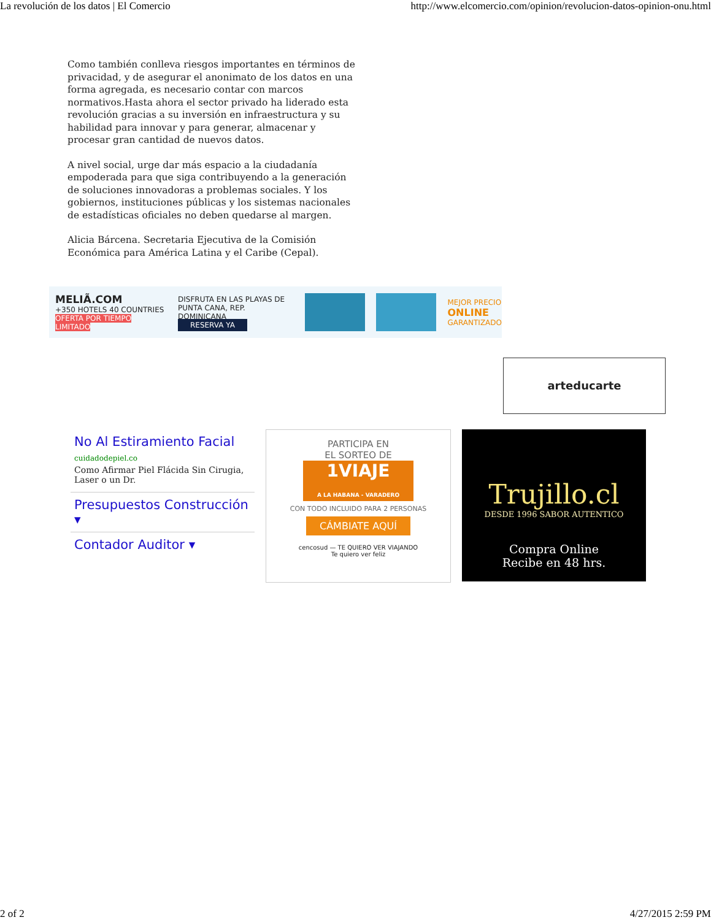La revolución de los datos | El Comercio http://www.elcomercio.com/opinion/revolucion-datos-opinion-onu.html
Como también conlleva riesgos importantes en términos de privacidad, y de asegurar el anonimato de los datos en una forma agregada, es necesario contar con marcos normativos.Hasta ahora el sector privado ha liderado esta revolución gracias a su inversión en infraestructura y su habilidad para innovar y para generar, almacenar y procesar gran cantidad de nuevos datos.
A nivel social, urge dar más espacio a la ciudadanía empoderada para que siga contribuyendo a la generación de soluciones innovadoras a problemas sociales. Y los gobiernos, instituciones públicas y los sistemas nacionales de estadísticas oficiales no deben quedarse al margen.
Alicia Bárcena. Secretaria Ejecutiva de la Comisión Económica para América Latina y el Caribe (Cepal).
MELIÃ.COM
+350 HOTELS 40 COUNTRIES
OFERTA POR TIEMPO LIMITADO
DISFRUTA EN LAS PLAYAS DE
PUNTA CANA, REP. DOMINICANA
RESERVA YA
MEJOR PRECIO
ONLINE
GARANTIZADO
arteducarte
No Al Estiramiento Facial
cuidadodepiel.co
Como Afirmar Piel Flácida Sin Cirugia, Laser o un Dr.
Presupuestos Construcción ▾
Contador Auditor ▾
PARTICIPA EN
EL SORTEO DE
1VIAJE
A LA HABANA - VARADERO
CON TODO INCLUIDO PARA 2 PERSONAS
CÁMBIATE AQUÍ
cencosud — TE QUIERO VER VIAJANDO
Te quiero ver feliz
Trujillo.cl
DESDE 1996 SABOR AUTENTICO
Compra Online
Recibe en 48 hrs.
2 of 2 4/27/2015 2:59 PM